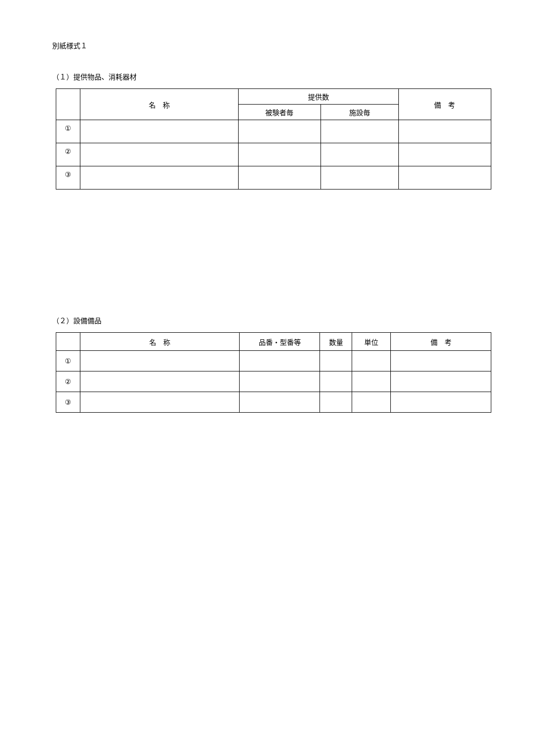別紙様式１
（１）提供物品、消耗器材
| | 名 称 | 提供数 | | 備 考 |
| --- | --- | --- | --- | --- |
| | | 被験者毎 | 施設毎 | |
| ① | | | | |
| ② | | | | |
| ③ | | | | |
（２）設備備品
| | 名 称 | 品番・型番等 | 数量 | 単位 | 備 考 |
| --- | --- | --- | --- | --- | --- |
| ① | | | | | |
| ② | | | | | |
| ③ | | | | | |